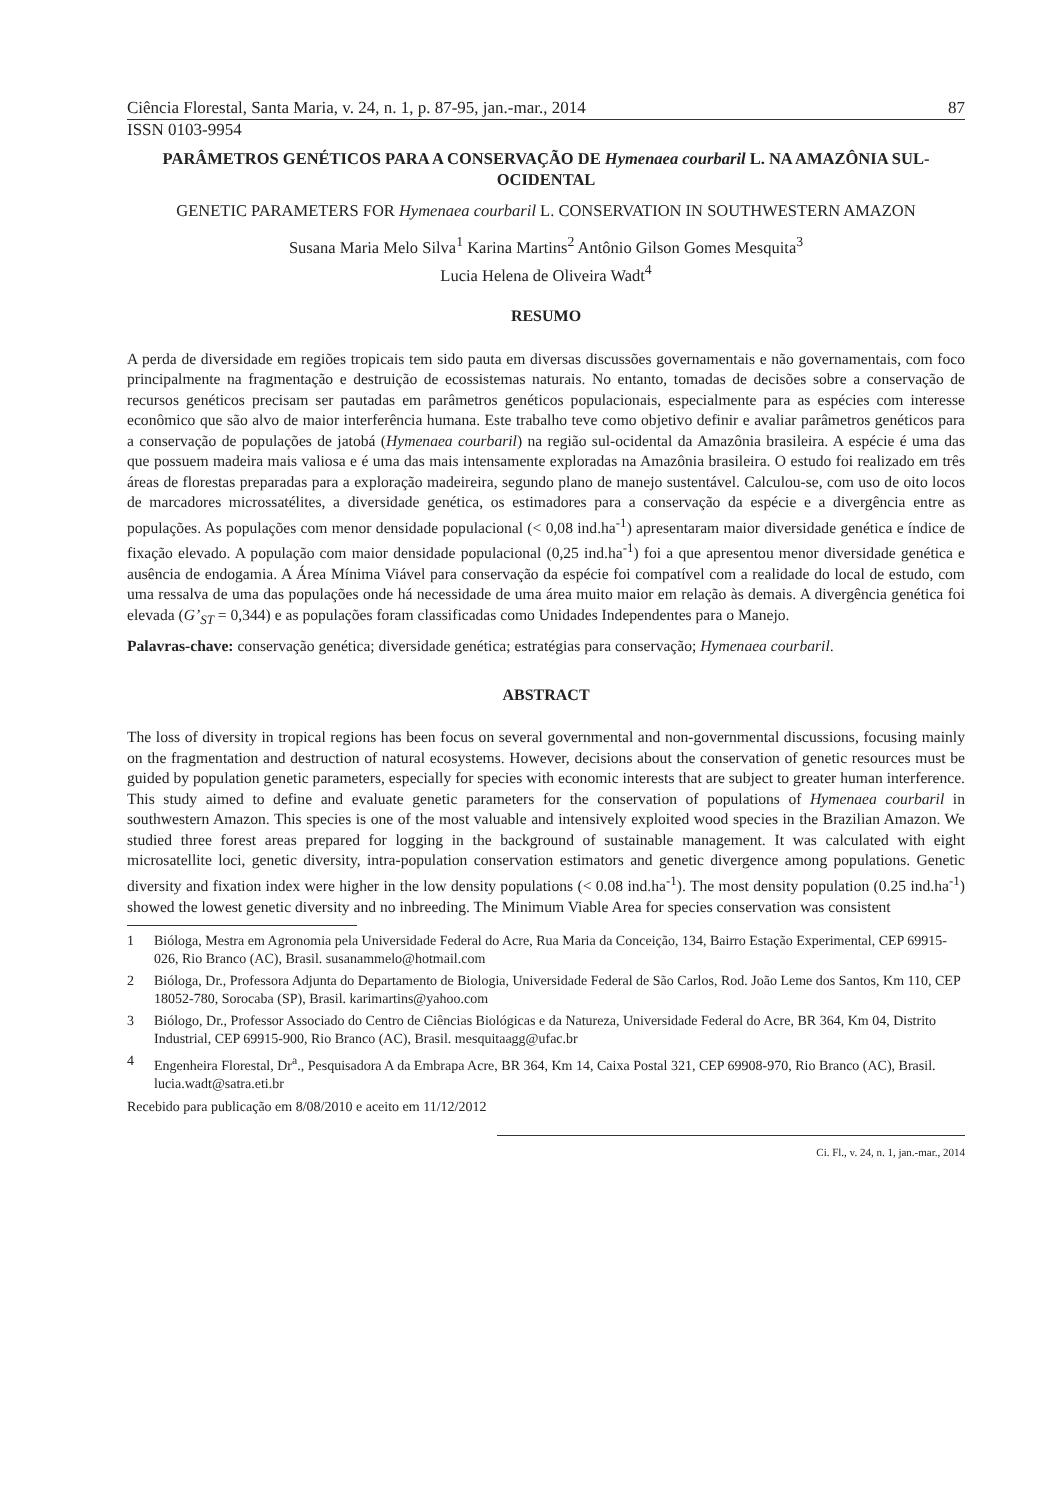Ciência Florestal, Santa Maria, v. 24, n. 1, p. 87-95, jan.-mar., 2014 87
ISSN 0103-9954
PARÂMETROS GENÉTICOS PARA A CONSERVAÇÃO DE Hymenaea courbaril L. NA AMAZÔNIA SUL-OCIDENTAL
GENETIC PARAMETERS FOR Hymenaea courbaril L. CONSERVATION IN SOUTHWESTERN AMAZON
Susana Maria Melo Silva<sup>1</sup> Karina Martins<sup>2</sup> Antônio Gilson Gomes Mesquita<sup>3</sup>
Lucia Helena de Oliveira Wadt<sup>4</sup>
RESUMO
A perda de diversidade em regiões tropicais tem sido pauta em diversas discussões governamentais e não governamentais, com foco principalmente na fragmentação e destruição de ecossistemas naturais. No entanto, tomadas de decisões sobre a conservação de recursos genéticos precisam ser pautadas em parâmetros genéticos populacionais, especialmente para as espécies com interesse econômico que são alvo de maior interferência humana. Este trabalho teve como objetivo definir e avaliar parâmetros genéticos para a conservação de populações de jatobá (Hymenaea courbaril) na região sul-ocidental da Amazônia brasileira. A espécie é uma das que possuem madeira mais valiosa e é uma das mais intensamente exploradas na Amazônia brasileira. O estudo foi realizado em três áreas de florestas preparadas para a exploração madeireira, segundo plano de manejo sustentável. Calculou-se, com uso de oito locos de marcadores microssatélites, a diversidade genética, os estimadores para a conservação da espécie e a divergência entre as populações. As populações com menor densidade populacional (< 0,08 ind.ha<sup>-1</sup>) apresentaram maior diversidade genética e índice de fixação elevado. A população com maior densidade populacional (0,25 ind.ha<sup>-1</sup>) foi a que apresentou menor diversidade genética e ausência de endogamia. A Área Mínima Viável para conservação da espécie foi compatível com a realidade do local de estudo, com uma ressalva de uma das populações onde há necessidade de uma área muito maior em relação às demais. A divergência genética foi elevada (G’<sub>ST</sub> = 0,344) e as populações foram classificadas como Unidades Independentes para o Manejo.
Palavras-chave: conservação genética; diversidade genética; estratégias para conservação; Hymenaea courbaril.
ABSTRACT
The loss of diversity in tropical regions has been focus on several governmental and non-governmental discussions, focusing mainly on the fragmentation and destruction of natural ecosystems. However, decisions about the conservation of genetic resources must be guided by population genetic parameters, especially for species with economic interests that are subject to greater human interference. This study aimed to define and evaluate genetic parameters for the conservation of populations of Hymenaea courbaril in southwestern Amazon. This species is one of the most valuable and intensively exploited wood species in the Brazilian Amazon. We studied three forest areas prepared for logging in the background of sustainable management. It was calculated with eight microsatellite loci, genetic diversity, intra-population conservation estimators and genetic divergence among populations. Genetic diversity and fixation index were higher in the low density populations (< 0.08 ind.ha<sup>-1</sup>). The most density population (0.25 ind.ha<sup>-1</sup>) showed the lowest genetic diversity and no inbreeding. The Minimum Viable Area for species conservation was consistent
1 Bióloga, Mestra em Agronomia pela Universidade Federal do Acre, Rua Maria da Conceição, 134, Bairro Estação Experimental, CEP 69915-026, Rio Branco (AC), Brasil. susanammelo@hotmail.com
2 Bióloga, Dr., Professora Adjunta do Departamento de Biologia, Universidade Federal de São Carlos, Rod. João Leme dos Santos, Km 110, CEP 18052-780, Sorocaba (SP), Brasil. karimartins@yahoo.com
3 Biólogo, Dr., Professor Associado do Centro de Ciências Biológicas e da Natureza, Universidade Federal do Acre, BR 364, Km 04, Distrito Industrial, CEP 69915-900, Rio Branco (AC), Brasil. mesquitaagg@ufac.br
4 Engenheira Florestal, Dr<sup>a</sup>., Pesquisadora A da Embrapa Acre, BR 364, Km 14, Caixa Postal 321, CEP 69908-970, Rio Branco (AC), Brasil. lucia.wadt@satra.eti.br
Recebido para publicação em 8/08/2010 e aceito em 11/12/2012
Ci. Fl., v. 24, n. 1, jan.-mar., 2014